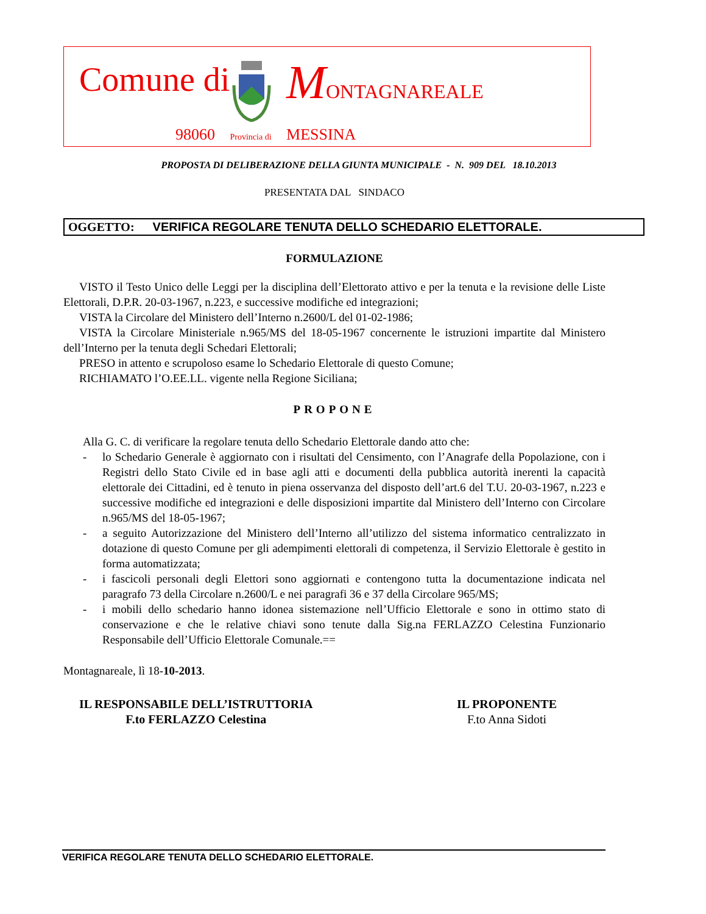Comune di MONTAGNAREALE
98060 Provincia di MESSINA
PROPOSTA DI DELIBERAZIONE DELLA GIUNTA MUNICIPALE - N. 909 DEL 18.10.2013
PRESENTATA DAL SINDACO
OGGETTO: VERIFICA REGOLARE TENUTA DELLO SCHEDARIO ELETTORALE.
FORMULAZIONE
VISTO il Testo Unico delle Leggi per la disciplina dell’Elettorato attivo e per la tenuta e la revisione delle Liste Elettorali, D.P.R. 20-03-1967, n.223, e successive modifiche ed integrazioni;
VISTA la Circolare del Ministero dell’Interno n.2600/L del 01-02-1986;
VISTA la Circolare Ministeriale n.965/MS del 18-05-1967 concernente le istruzioni impartite dal Ministero dell’Interno per la tenuta degli Schedari Elettorali;
PRESO in attento e scrupoloso esame lo Schedario Elettorale di questo Comune;
RICHIAMATO l’O.EE.LL. vigente nella Regione Siciliana;
PROPONE
Alla G. C. di verificare la regolare tenuta dello Schedario Elettorale dando atto che:
- lo Schedario Generale è aggiornato con i risultati del Censimento, con l’Anagrafe della Popolazione, con i Registri dello Stato Civile ed in base agli atti e documenti della pubblica autorità inerenti la capacità elettorale dei Cittadini, ed è tenuto in piena osservanza del disposto dell’art.6 del T.U. 20-03-1967, n.223 e successive modifiche ed integrazioni e delle disposizioni impartite dal Ministero dell’Interno con Circolare n.965/MS del 18-05-1967;
- a seguito Autorizzazione del Ministero dell’Interno all’utilizzo del sistema informatico centralizzato in dotazione di questo Comune per gli adempimenti elettorali di competenza, il Servizio Elettorale è gestito in forma automatizzata;
- i fascicoli personali degli Elettori sono aggiornati e contengono tutta la documentazione indicata nel paragrafo 73 della Circolare n.2600/L e nei paragrafi 36 e 37 della Circolare 965/MS;
- i mobili dello schedario hanno idonea sistemazione nell’Ufficio Elettorale e sono in ottimo stato di conservazione e che le relative chiavi sono tenute dalla Sig.na FERLAZZO Celestina Funzionario Responsabile dell’Ufficio Elettorale Comunale.==
Montagnareale, lì 18-10-2013.
IL RESPONSABILE DELL’ISTRUTTORIA
F.to FERLAZZO Celestina
IL PROPONENTE
F.to Anna Sidoti
VERIFICA REGOLARE TENUTA DELLO SCHEDARIO ELETTORALE.